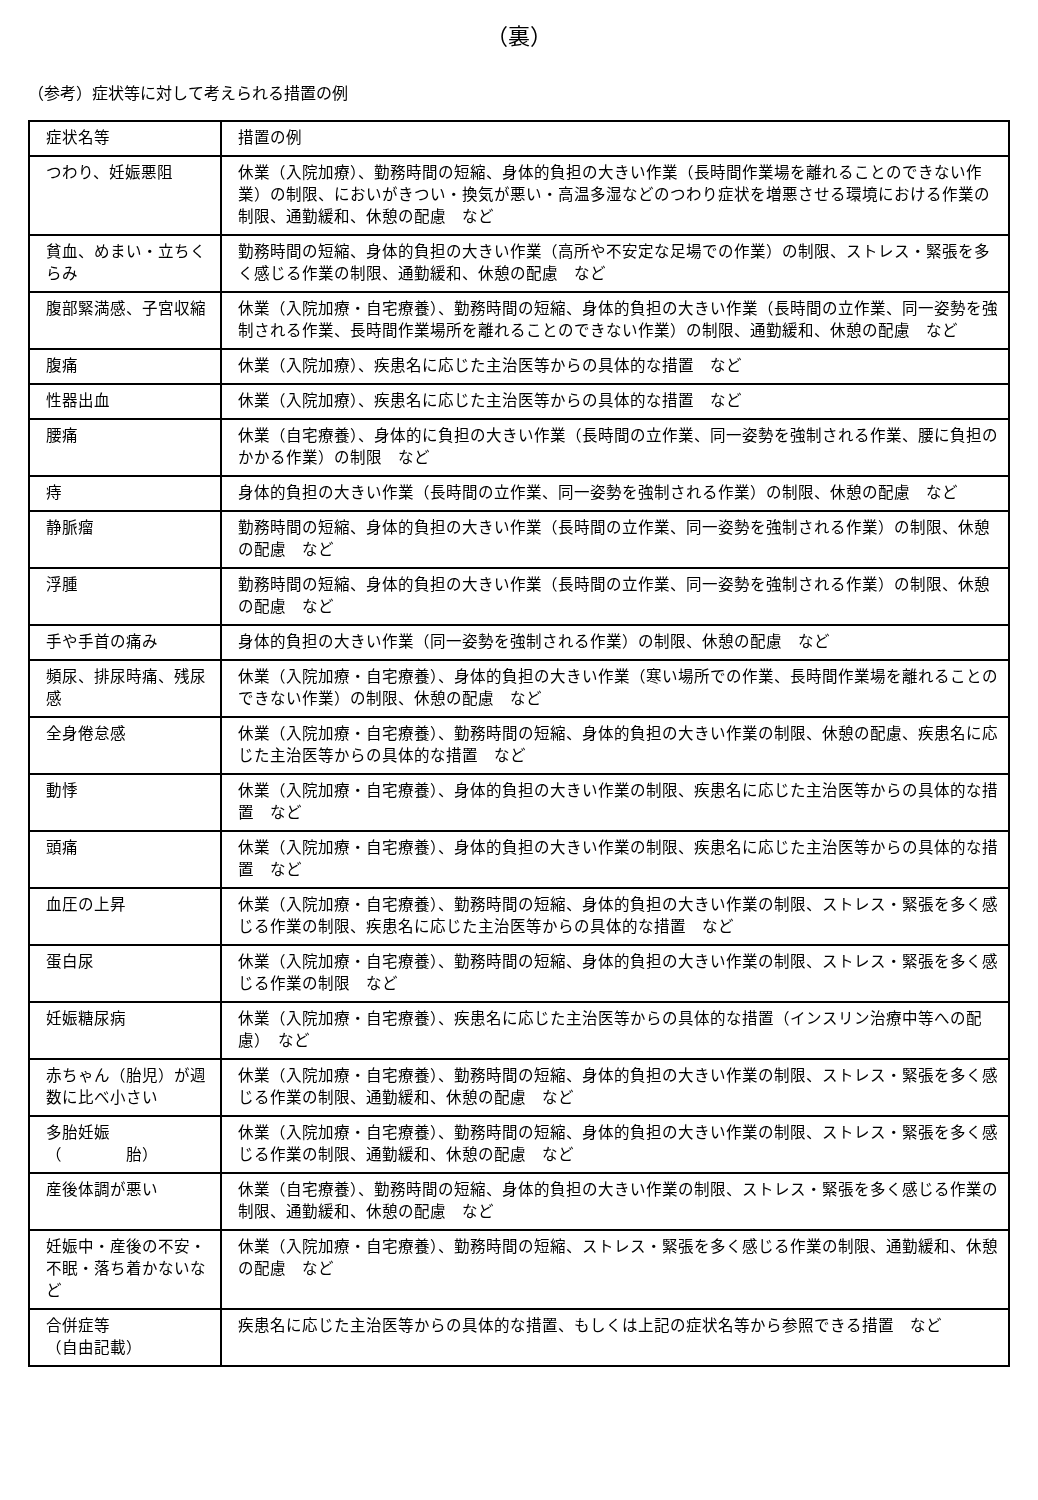（裏）
（参考）症状等に対して考えられる措置の例
| 症状名等 | 措置の例 |
| つわり、妊娠悪阻 | 休業（入院加療）、勤務時間の短縮、身体的負担の大きい作業（長時間作業場を離れることのできない作業）の制限、においがきつい・換気が悪い・高温多湿などのつわり症状を増悪させる環境における作業の制限、通勤緩和、休憩の配慮 など |
| 貧血、めまい・立ちくらみ | 勤務時間の短縮、身体的負担の大きい作業（高所や不安定な足場での作業）の制限、ストレス・緊張を多く感じる作業の制限、通勤緩和、休憩の配慮 など |
| 腹部緊満感、子宮収縮 | 休業（入院加療・自宅療養）、勤務時間の短縮、身体的負担の大きい作業（長時間の立作業、同一姿勢を強制される作業、長時間作業場所を離れることのできない作業）の制限、通勤緩和、休憩の配慮 など |
| 腹痛 | 休業（入院加療）、疾患名に応じた主治医等からの具体的な措置 など |
| 性器出血 | 休業（入院加療）、疾患名に応じた主治医等からの具体的な措置 など |
| 腰痛 | 休業（自宅療養）、身体的に負担の大きい作業（長時間の立作業、同一姿勢を強制される作業、腰に負担のかかる作業）の制限 など |
| 痔 | 身体的負担の大きい作業（長時間の立作業、同一姿勢を強制される作業）の制限、休憩の配慮 など |
| 静脈瘤 | 勤務時間の短縮、身体的負担の大きい作業（長時間の立作業、同一姿勢を強制される作業）の制限、休憩の配慮 など |
| 浮腫 | 勤務時間の短縮、身体的負担の大きい作業（長時間の立作業、同一姿勢を強制される作業）の制限、休憩の配慮 など |
| 手や手首の痛み | 身体的負担の大きい作業（同一姿勢を強制される作業）の制限、休憩の配慮 など |
| 頻尿、排尿時痛、残尿感 | 休業（入院加療・自宅療養）、身体的負担の大きい作業（寒い場所での作業、長時間作業場を離れることのできない作業）の制限、休憩の配慮 など |
| 全身倦怠感 | 休業（入院加療・自宅療養）、勤務時間の短縮、身体的負担の大きい作業の制限、休憩の配慮、疾患名に応じた主治医等からの具体的な措置 など |
| 動悸 | 休業（入院加療・自宅療養）、身体的負担の大きい作業の制限、疾患名に応じた主治医等からの具体的な措置 など |
| 頭痛 | 休業（入院加療・自宅療養）、身体的負担の大きい作業の制限、疾患名に応じた主治医等からの具体的な措置 など |
| 血圧の上昇 | 休業（入院加療・自宅療養）、勤務時間の短縮、身体的負担の大きい作業の制限、ストレス・緊張を多く感じる作業の制限、疾患名に応じた主治医等からの具体的な措置 など |
| 蛋白尿 | 休業（入院加療・自宅療養）、勤務時間の短縮、身体的負担の大きい作業の制限、ストレス・緊張を多く感じる作業の制限 など |
| 妊娠糖尿病 | 休業（入院加療・自宅療養）、疾患名に応じた主治医等からの具体的な措置（インスリン治療中等への配慮） など |
| 赤ちゃん（胎児）が週数に比べ小さい | 休業（入院加療・自宅療養）、勤務時間の短縮、身体的負担の大きい作業の制限、ストレス・緊張を多く感じる作業の制限、通勤緩和、休憩の配慮 など |
| 多胎妊娠 （ 胎） | 休業（入院加療・自宅療養）、勤務時間の短縮、身体的負担の大きい作業の制限、ストレス・緊張を多く感じる作業の制限、通勤緩和、休憩の配慮 など |
| 産後体調が悪い | 休業（自宅療養）、勤務時間の短縮、身体的負担の大きい作業の制限、ストレス・緊張を多く感じる作業の制限、通勤緩和、休憩の配慮 など |
| 妊娠中・産後の不安・不眠・落ち着かないなど | 休業（入院加療・自宅療養）、勤務時間の短縮、ストレス・緊張を多く感じる作業の制限、通勤緩和、休憩の配慮 など |
| 合併症等 （自由記載） | 疾患名に応じた主治医等からの具体的な措置、もしくは上記の症状名等から参照できる措置 など |